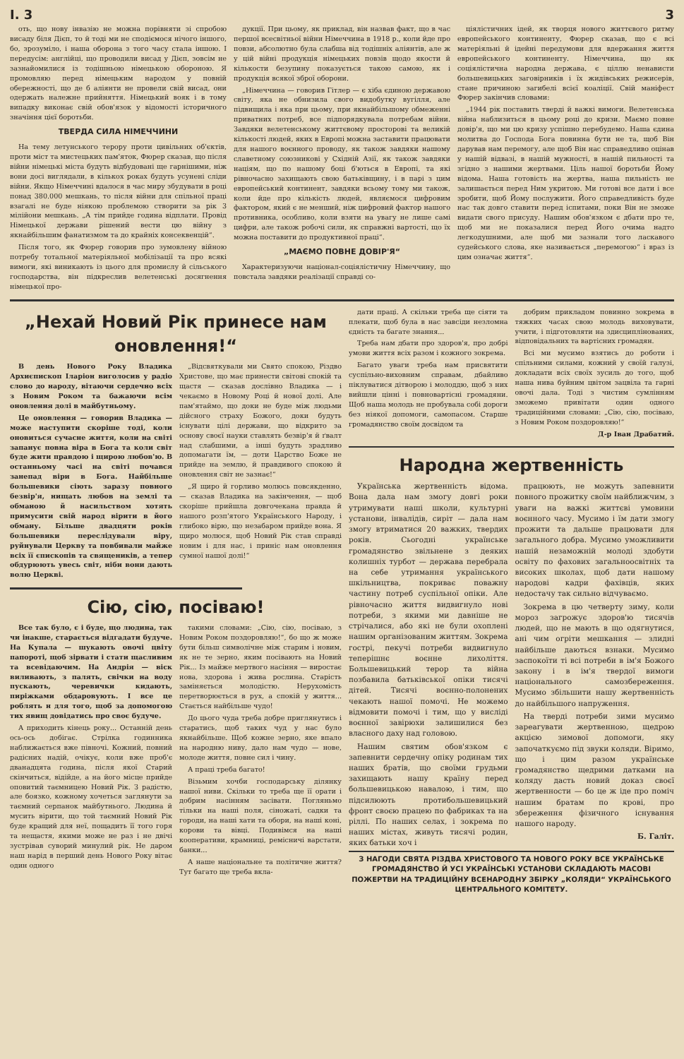I. 3 3
оть, що нову інвазію не можна порівняти зі спробою висаду біля Дієп, то й тоді ми не сподіємося нічого іншого, бо, зрозуміло, і наша оборона з того часу стала іншою. І передусім: англійці, що проводили висад у Дієп, зовсім не зазнайомилися із тодішньою німецькою обороною. Я промовляю перед німецьким народом у повній обережності, що де б аліянти не провели свій висад, они одержать належне прийняття. Німецький вояк і в тому випадку виконає свій обов'язок у відомості історичного значіння цієї боротьби.
ТВЕРДА СИЛА НІМЕЧЧИНИ
На тему летунського терору проти цивільних об'єктів, проти міст та мистецьких пам'яток, Фюрер сказав, що після війни німецькі міста будуть відбудовані ще гарнішими, ніж вони досі виглядали, в кількох роках будуть усунені сліди війни. Якщо Німеччині вдалося в час миру збудувати в році понад 380.000 мешкань, то після війни для спільної праці взагалі не буде ніякою проблемою створити за рік 3 мілійони мешкань. „А тім прийде година відплати. Провід Німецької держави рішений вести цю війну з якнайбільшим фанатизмом та до крайніх консеквенцій“.
Після того, як Фюрер говорив про зумовлену війною потребу тотальної матеріяльної мобілізації та про всякі вимоги, які виникають із цього для промислу й сільського господарства, він підкреслив велетенські досягнення німецької про-
дукції. При цьому, як приклад, він назвав факт, що в час першої всесвітньої війни Німеччина в 1918 р., коли йде про повзи, абсолютно була слабша від тодішніх аліянтів, але ж у цій війні продукція німецьких повзів щодо якости й кількости безупину показується такою самою, як і продукція всякої зброї оборони.
„Німеччина — говорив Гітлер — є хіба єдиною державою світу, яка не обнизила свого видобутку вугілля, але підвищила і яка при цьому, при якнайбільшому обмеженні приватних потреб, все підпорядкувала потребам війни. Завдяки велетенському життєвому просторові та великій кількості людей, яких в Европі можна заставити працювати для нашого воєнного проводу, як також завдяки нашому славетному союзникові у Східній Азії, як також завдяки націям, що по нашому боці б'ються в Европі, та які рівночасно захищають свою батьківщину, і в парі з цим европейський континент, завдяки всьому тому ми також, коли йде про кількість людей, являємося цифровим фактором, який є не менший, ніж цифровий фактор нашого противника, особливо, коли взяти на увагу не лише самі цифри, але також робочі сили, як справжні вартості, що їх можна поставити до продуктивної праці“.
„МАЄМО ПОВНЕ ДОВІР'Я“
Характеризуючи націонал-соціялістичну Німеччину, що повстала завдяки реалізації справді со-
ціялістичних ідей, як творця нового життєвого ритму европейського континенту, Фюрер сказав, що є всі матеріяльні й ідейні передумови для вдержання життя европейського континенту. Німеччина, що як соціялістична народна держава, є ціллю ненависти большевицьких заговірників і їх жидівських режисерів, стане причиною загибелі всієї коаліції. Свій маніфест Фюрер закінчив словами:
„1944 рік поставить тверді й важкі вимоги. Велетенська війна наблизиться в цьому році до кризи. Маємо повне довір'я, що ми цю кризу успішно перебудемо. Наша єдина молитва до Господа Бога повинна бути не та, щоб Він дарував нам перемогу, але щоб Він нас справедливо оцінав у нашій відвазі, в нашій мужності, в нашій пильності та згідно з нашими жертвами. Ціль нашої боротьби Йому відома. Наша готовість на жертва, наша пильність не залишається перед Ним укритою. Ми готові все дати і все зробити, щоб Йому послужити. Його справедливість буде нас так довго ставити перед іспитами, поки Він не зможе видати свого присуду. Нашим обов'язком є дбати про те, щоб ми не показалися перед Його очима надто легкодушними, але щоб ми зазнали того ласкавого судейського слова, яке називається „перемогою“ і враз із цим означає життя“.
„Нехай Новий Рік принесе нам оновлення!“
В день Нового Року Владика Архиєпископ Іларіон виголосив у радіо слово до народу, вітаючи сердечно всіх з Новим Роком та бажаючи всім оновлення долі в майбутньому.
Це оновлення — говорив Владика — може наступити скоріше тоді, коли оновиться сучасне життя, коли на світі запанує повна віра в Бога та коли світ буде жити правдою і щирою любов'ю. В останньому часі на світі почався занепад віри в Бога. Найбільше большевики сіють заразу повного безвір'я, нищать любов на землі та обманою й насильством хотять примусити свій народ вірити в його обману. Більше двадцяти років большевики переслідували віру, руйнували Церкву та повбивали майже всіх її єпископів та священиків, а тепер обдурюють увесь світ, ніби вони дають волю Церкві.
„Відсвяткували ми Свято спокою, Різдво Христове, що має принести світові спокій та щастя — сказав дослівно Владика — і чекаємо в Новому Році й нової долі. Але пам'ятаймо, що доки не буде між людьми дійсного страху Божого, доки будуть існувати цілі держави, що відкрито за основу своєї науки ставлять безвір'я й ґвалт над слабшими, а інші будуть зрадливо допомагати їм, — доти Царство Боже не прийде на землю, й правдивого спокою й оновлення світ не зазнає!“
„Я щиро й горливо молюсь повсякденно, — сказав Владика на закінчення, — щоб скоріше прийшла довгочекана правда й нашого розп'ятого Українського Народу, і глибоко вірю, що незабаром прийде вона. Я щиро молюся, щоб Новий Рік став справді новим і для нас, і приніс нам оновлення сумної нашої долі!“
Сію, сію, посіваю!
Все так було, є і буде, що людина, так чи інакше, старається відгадати будуче. На Купала — шукають овочі цвіту папороті, щоб зірвати і стати щасливим та всевідаючим. На Андрія — віск виливають, з палять, свічки на воду пускають, черевички кидають, пиріжками обдаровують. І все це роблять н для того, щоб за допомогою тих явищ довідатись про своє будуче.
А приходить кінець року... Останній день ось-ось добігає. Стрілка годинника наближається вже півночі. Кожний, повний радісних надій, очікує, коли вже проб'є дванадцята година, після якої Старий скінчиться, відійде, а на його місце прийде оповитий таємницею Новий Рік. З радістю, але боязко, кожному хочеться заглянути за таємний серпанок майбутнього. Людина й мусить вірити, що той таємний Новий Рік буде кращий для неї, пощадить її того горя та нещастя, якими може не раз і не двічі зустрівав суворий минулий рік. Не даром наш нарід в перший день Нового Року вітає один одного
такими словами: „Сію, сію, посіваю, з Новим Роком поздоровляю!“, бо що ж може бути більш символічне між старим і новим, як не те зерно, яким посівають на Новий Рік... Із майже мертвого насіння — виростає нова, здорова і жива рослина. Старість заміняється молодістю. Нерухомість перетворюється в рух, а спокій у життя... Стається найбільше чудо!
До цього чуда треба добре приглянутись і старатись, щоб таких чуд у нас було якнайбільше. Щоб кожне зерно, яке впало на народню ниву, дало нам чудо — нове, молоде життя, повне сил і чину.
А праці треба багато!
Візьмим хочби господарську ділянку нашої ниви. Скільки то треба ще її орати і добрим насінням засівати. Погляньмо тільки на наші поля, сіножаті, садки та городи, на наші хати та обори, на наші коні, корови та вівці. Подивімся на наші кооперативи, крамниці, ремісничі варстати, банки...
А наше національне та політичне життя? Тут багато ще треба вкла-
дати праці. А скільки треба ще сіяти та плекати, щоб була в нас завсіди незломна єдність та багате знання...
Треба нам дбати про здоров'я, про добрі умови життя всіх разом і кожного зокрема.
Багато уваги треба нам присвятити суспільно-виховним справам, дбайливо піклуватися дітворою і молоддю, щоб з них вийшли цінні і повновартісні громадяни. Щоб наша молодь не пробувала собі дороги без ніякої допомоги, самопасом. Старше громадянство своїм досвідом та
добрим прикладом повинно зокрема в тяжких часах свою молодь виховувати, учити, і підготовляти на здисциплінованих, відповідальних та вартісних громадян.
Всі ми мусимо взятись до роботи і спільними силами, кожний у своїй галузі, докладати всіх своїх зусиль до того, щоб наша нива буйним цвітом зацвіла та гарні овочі дала. Тоді з чистим сумлінням зможемо привітати один одного традиційними словами: „Сію, сію, посіваю, з Новим Роком поздоровляю!“
Д-р Іван Драбатий.
Народна жертвенність
Українська жертвенність відома. Вона дала нам змогу довгі роки утримувати наші школи, культурні установи, інвалідів, сиріт — дала нам змогу втриматися 20 важких, твердих років. Сьогодні українське громадянство звільнене з деяких колишніх турбот — держава перебрала на себе утримання українського шкільництва, покриває поважну частину потреб суспільної опіки. Але рівночасно життя видвигнуло нові потреби, з якими ми давніше не стрічалися, або які не були охоплені нашим організованим життям. Зокрема гострі, пекучі потреби видвигнуло теперішнє воєнне лихоліття. Большевицький терор та війна позбавила батьківської опіки тисячі дітей. Тисячі воєнно-полонених чекають нашої помочі. Не можемо відмовити помочі і тим, що у висліді воєнної завірюхи залишилися без власного даху над головою.
Нашим святим обов'язком є запевнити сердечну опіку родинам тих наших братів, що своїми грудьми захищають нашу країну перед большевицькою навалою, і тим, що підсилюють протибольшевицький фронт своєю працею по фабриках та на ріллі. По наших селах, і зокрема по наших містах, живуть тисячі родин, яких батьки хоч і
працюють, не можуть запевнити повного прожитку своїм найближчим, з уваги на важкі життєві умовини воєнного часу. Мусимо і їм дати змогу прожити та дальше працювати для загального добра. Мусимо уможливити нашій незаможній молоді здобути освіту по фахових загальноосвітніх та високих школах, щоб дати нашому народові кадри фахівців, яких недостачу так сильно відчуваємо.
Зокрема в цю четверту зиму, коли мороз загрожує здоров'ю тисячів людей, що не мають в що одягнутися, ані чим огріти мешкання — злидні найбільше даються взнаки. Мусимо заспокоїти ті всі потреби в ім'я Божого закону і в ім'я твердої вимоги національного самозбереження. Мусимо збільшити нашу жертвенність до найбільшого напруження.
На тверді потреби зими мусимо зареагувати жертвенною, щедрою акцією зимової допомоги, яку започаткуємо під звуки коляди. Віримо, що і цим разом українське громадянство щедрими датками на коляду дасть новий доказ своєї жертвенности — бо це ж іде про поміч нашим братам по крові, про збереження фізичного існування нашого народу.
Б. Галіт.
З НАГОДИ СВЯТА РІЗДВА ХРИСТОВОГО ТА НОВОГО РОКУ ВСЕ УКРАЇНСЬКЕ ГРОМАДЯНСТВО Й УСІ УКРАЇНСЬКІ УСТАНОВИ СКЛАДАЮТЬ МАСОВІ ПОЖЕРТВИ НА ТРАДИЦІЙНУ ВСЕНАРОДНУ ЗБІРКУ „КОЛЯДИ“ УКРАЇНСЬКОГО ЦЕНТРАЛЬНОГО КОМІТЕТУ.